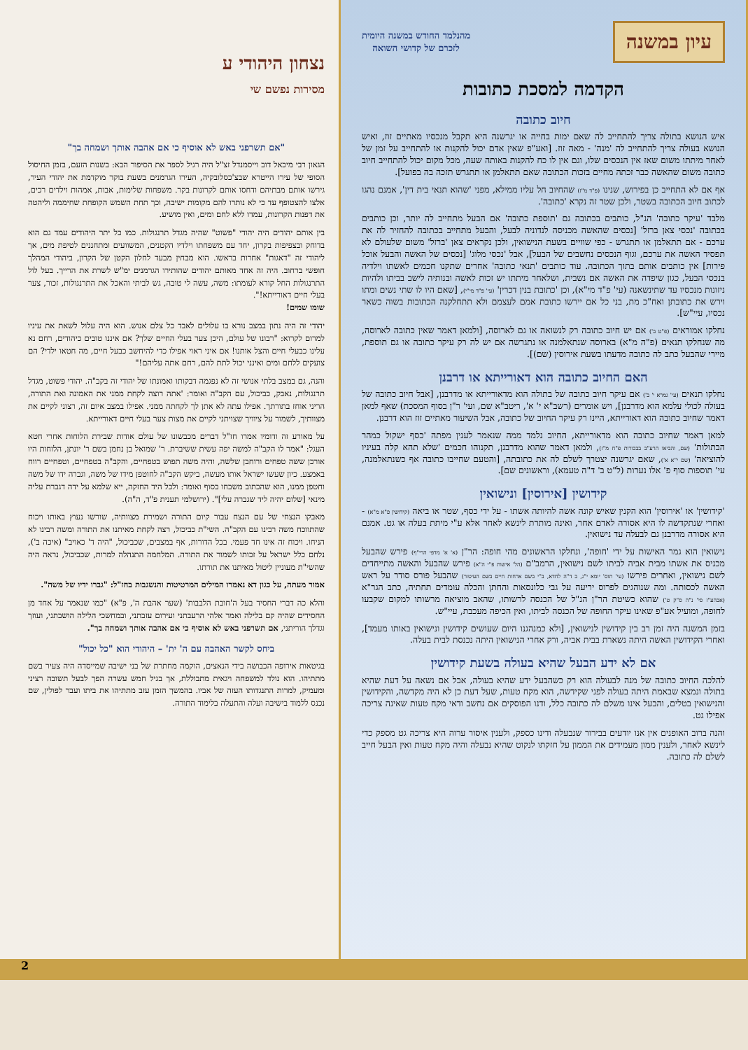עיון במשנה
מהנלמד החודש במשנה היומית
לזכרם של קדושי השואה
הקדמה למסכת כתובות
חיוב כתובה
איש הנושא בתולה צריך להתחייב לה שאם ימות בחייה או יגרשנה היא תקבל מנכסיו מאתיים זוז, ואיש הנושא בעולה צריך להתחייב לה 'מנה' - מאה זוז. [ואע"פ שאין אדם יכול להקנות או להתחייב על זמן של לאחר מיתתו משום שאז אין הנכסים שלו, וגם אין לו כח להקנות באותה שעה, מכל מקום יכול להתחייב חיוב כתובה משום שהאשה כבר זכתה מחיים בזכות הכתובה שאם תתאלמן או תתגרש תזכה בה בפועל].
אף אם לא התחייב כן בפירוש, שנינו (פ"ד מ"ז) שהחיוב חל עליו ממילא, מפני 'שהוא תנאי בית דין', אמנם נהגו לכתוב חיוב הכתובה בשטר, ולכן שטר זה נקרא 'כתובה'.
מלבד 'עיקר כתובה' הנ"ל, כותבים בכתובה גם 'תוספת כתובה' אם הבעל מתחייב לה יותר, וכן כותבים בכתובה 'נכסי צאן ברזל' [נכסים שהאשה מכניסה לנדוניה לבעל, והבעל מתחייב בכתובה להחזיר לה את ערכם - אם תתאלמן או תתגרש - כפי שוויים בשעת הנישואין, ולכן נקראים צאן 'ברזל' משום שלעולם לא תפסיד האשה את ערכם, וגוף הנכסים נחשבים של הבעל], אבל 'נכסי מלוג' [נכסים של האשה והבעל אוכל פירות] אין כותבים אותם בתוך הכתובה. עוד כותבים 'תנאי כתובה' אחרים שתקנו חכמים לאשתו וילדיה בנכסי הבעל, כגון שיפדה את האשה אם נשבית, ושלאחר מיתתו יש זכות לאשה ובנותיה לישב בביתו ולהיות ניזונות מנכסיו עד שתינשאנה (עי' פ"ד מי"א), וכן 'כתובת בנין דכרין' (עי' פ"ד מי"י), [שאם היו לו שתי נשים ומתו וירש את כתובתן ואח"כ מת, בני כל אם יירשו כתובת אמם לעצמם ולא תתחלקנה הכתובות בשוה כשאר נכסיו, עיי"ש].
נחלקו אמוראים (פ"ט ב') אם יש חיוב כתובה רק לנשואה או גם לארוסה, [ולמאן דאמר שאין כתובה לארוסה, מה שנחלקו תנאים (פ"ה מ"א) בארוסה שנתאלמנה או נתגרשה אם יש לה רק עיקר כתובה או גם תוספת, מיירי שהבעל כתב לה כתובה מדעתו בשעת אירוסין (שם)].
האם החיוב כתובה הוא דאורייתא או דרבנן
נחלקו תנאים (עי' גמרא י' ב') אם עיקר חיוב כתובה של בתולה הוא מדאורייתא או מדרבנן, [אבל חיוב כתובה של בעולה לכולי עלמא הוא מדרבנן], ויש אומרים (רשב"א י' א', ריטב"א שם, ועי' ר"ן בסוף המסכת) שאף למאן דאמר שחיוב כתובה הוא דאורייתא, היינו רק עיקר החיוב של כתובה, אבל השיעור מאתיים זוז הוא דרבנן.
למאן דאמר שחיוב כתובה הוא מדאורייתא, החיוב נלמד ממה שנאמר לענין מפתה 'כסף ישקול כמהר הבתולות' (שם, והביאו הרע"ב בבכורות פ"ח מ"ז), ולמאן דאמר שהוא מדרבנן, תקנוהו חכמים 'שלא תהא קלה בעיניו להוציאה' (שם י"א א'), שאם יגרשנה יצטרך לשלם לה את כתובתה, [והטעם שחייבו כתובה אף כשנתאלמנה, עי' תוספות סוף פ' אלו נערות (ל"ט ב' ד"ה טעמא), וראשונים שם].
קידושין [אירוסין] ונישואין
'קידושין' או 'אירוסין' הוא הקנין שאיש קונה אשה להיותה אשתו - על ידי כסף, שטר או ביאה (קידושין פ"א מ"א) - ואחרי שנתקדשה לו היא אסורה לאדם אחר, ואינה מותרת לינשא לאחר אלא ע"י מיתת בעלה או גט. אמנם היא אסורה מדרבנן גם לבעלה עד נישואין.
נישואין הוא גמר האישות על ידי 'חופה', ונחלקו הראשונים מהי חופה: הר"ן (א' א' מדפי הרי"ף) פירש שהבעל מכניס את אשתו מבית אביה לביתו לשם נישואין, הרמב"ם (הל' אישות פ"י ה"א) פירש שהבעל והאשה מתייחדים לשם נישואין, ואחרים פירשו (עי' תוס' יומא י"ג, ב ד"ה לחדא, ב"י בשם ארחות חיים בשם העיטור) שהבעל פורס סודר על ראש האשה לכסותה. ומה שנוהגים לפרוס יריעה על גבי כלונסאות והחתן והכלה עומדים תחתיה, כתב הגר"א (אבהע"ז סי' נ"ה ס"ק ט') שהוא כשיטת הר"ן הנ"ל של הכנסה לרשותו, שהאב מוציאה מרשותו למקום שקבעו לחופה, ומועיל אע"פ שאינו עיקר החופה של הכנסה לביתו, ואין הכיפה מעכבת, עיי"ש.
בזמן המשנה היה זמן רב בין קידושין לנישואין, [ולא כמנהגנו היום שעושים קידושין ונישואין באותו מעמד], ואחרי הקידושין האשה היתה נשארת בבית אביה, ורק אחרי הנישואין היתה נכנסת לבית בעלה.
אם לא ידע הבעל שהיא בעולה בשעת קידושין
להלכה החיוב כתובה של מנה לבעולה הוא רק כשהבעל ידע שהיא בעולה, אבל אם נשאה על דעת שהיא בתולה ונמצא שבאמת היתה בעולה לפני שקידשה, הוא מקח טעות, שעל דעת כן לא היה מקדשה, והקידושין והנישואין בטלים, והבעל אינו משלם לה כתובה כלל, ודנו הפוסקים אם נחשב ודאי מקח טעות שאינה צריכה אפילו גט.
והנה ברוב האופנים אין אנו יודעים בבירור שנבעלה ודינו כספק, ולענין איסור ערוה היא צריכה גט מספק כדי לינשא לאחר, ולענין ממון מעמידים את הממון על חזקתו לנקוט שהיא נבעלה והיה מקח טעות ואין הבעל חייב לשלם לה כתובה.
נצחון היהודי ע
מסירות נפשם שי
"אם תשרפני באש לא אוסיף כי אם אהבה אותך ושמחה בך"
הגאון רבי מיכאל דוב וייסמנדל זצ"ל היה רגיל לספר את הסיפור הבא: בשנות הזעם, בזמן החיסול הסופי של עירו הייטרא שבצ'כסלובקיה, העירו הגרמנים בשעת בוקר מוקדמת את יהודי העיר, גירשו אותם מבתיהם ודחסו אותם לקרונות בקר. משפחות שלימות, אבות, אמהות וילדים רכים, אלצו להצטופף עד כי לא נותרו להם מקומות ישיבה, וכך תחת השמש הקופחת שחיממה וליהטה את דפנות הקרונות, עמדו ללא לחם ומים, ואין מושיע.
בין אותם יהודים היה יהודי "פשוט" שהיה מגדל תרנגולות. כמו כל יתר היהודים עמד גם הוא בדוחק ובצפיפות בקרון, יחד עם משפחתו וילדיו הקטנים, המשוועים ומתחננים לטיפת מים, אך ליהודי זה "דאגות" אחרות בראשו. הוא מבחין מבעד לחלון הקטן של הקרון, ביהודי המהלך חופשי ברחוב. היה זה אחד מאותם יהודים שהותירו הגרמנים ימ"ש לשרת את הרייך. בעל לול התרנגולות החל קורא לעומתו: משה, עשה לי טובה, גש לביתי והאכל את התרנגולות, זכור, צער בעלי חיים דאורייתא!".
שומו שמים!
יהודי זה היה נתון במצב נורא בו עלולים לאבד כל צלם אנוש. הוא היה עלול לשאת את עיניו למרום לקרוא: "רבונו של עולם, היכן צער בעלי החיים שלך? אם איננו טובים כיהודים, רחם נא עלינו כבעלי חיים והצל אותנו! אם איני ראוי אפילו כדי להיחשב כבעל חיים, מה חטאו ילדי? הם צועקים ללחם ומים ואינני יכול לתת להם, רחם אתה עליהם!"
והנה, גם במצב בלתי אנושי זה לא נפגמה דבקותו ואמונתו של יהודי זה בקב"ה. יהודי פשוט, מגדל תרנגולות, נאבק, כביכול, עם הקב"ה ואומר: 'אתה רוצה לקחת ממני את האמונה ואת התורה, הריני אוחז בתורתך. אפילו עתה לא אתן לך לקחתה ממני. אפילו במצב איום זה, רצוני לקיים את מצוותיך, לשמור על ציוויך שצויתני לקיים את מצות צער בעלי חיים דאורייתא.
על מאורע זה ודומיו אמרו חז"ל דברים מכבשונו של עולם אודות שבירת הלוחות אחרי חטא העגל: "אמר לו הקב"ה למשה יפה עשית ששיברת. ר' שמואל בן נחמן בשם ר' יונתן, הלוחות היו אורכן ששה טפחים ורוחבן שלשה, והיה משה תפוש בטפחיים, והקב"ה בטפחיים, וטפחיים רווח באמצע. כיון שעשו ישראל אותו מעשה, ביקש הקב"ה לחוטפן מידו של משה, וגברה ידו של משה וחטפן ממנו, הוא שהכתוב משבחו בסוף ואומר: ולכל היד החזקה, ייא שלמא על ידה דגברת עליה מינאי [שלום יהיה ליד שגברה עלי]". (ירושלמי תענית פ"ד, ה"ה).
מאבקו הנצחי של עם הנצח עבור קיום התורה ושמירת מצוותיה, שורשו נעוץ באותו ויכוח שהתווכח משה רבינו עם הקב"ה. השי"ת כביכול, רצה לקחת מאיתנו את התורה ומשה רבינו לא הניחו. ויכוח זה אינו חד פעמי. בכל הדורות, אף במצבים, שכביכול, "היה ד' כאויב" (איכה ב'), נלחם כלל ישראל על זכותו לשמור את התורה. המלחמה התנהלה למרות, שכביכול, נראה היה שהשי"ת מעוניין ליטול מאיתנו את תורתו.
אמור מעתה, על כגון דא נאמרו המילים המרטיטות והנשגבות בחז"ל: "גברו ידיו של משה".
והלא כה דברי החסיד בעל ה'חובת הלבבות' (שער אהבת ה', פ"א) "כמו שנאמר על אחד מן החסידים שהיה קם בלילה ואמר אלהי הרעבתני ועירום עזבתני, ובמחשכי הלילה הושבתני, ועוזך וגדלך הוריתני, אם תשרפני באש לא אוסיף כי אם אהבה אותך ושמחה בך".
ביחס לקשר האהבה עם ה' ית' – היהודי הוא "כל יכול"
בגיטאות אירופה הכבושה בידי הנאצים, הוקמה מחתרת של בני ישיבה שמייסדה היה צעיר בשם מתתיהו. הוא נולד למשפחה ויגאית מתבוללת, אך בגיל חמש עשרה הפך לבעל תשובה רציני ומעמיק, למרות התנגדותו העזה של אביו. בהמשך הזמן עזב מתתיהו את ביתו ועבר לפולין, שם נכנס ללמוד בישיבה ועלה והתעלה בלימוד התורה.
2